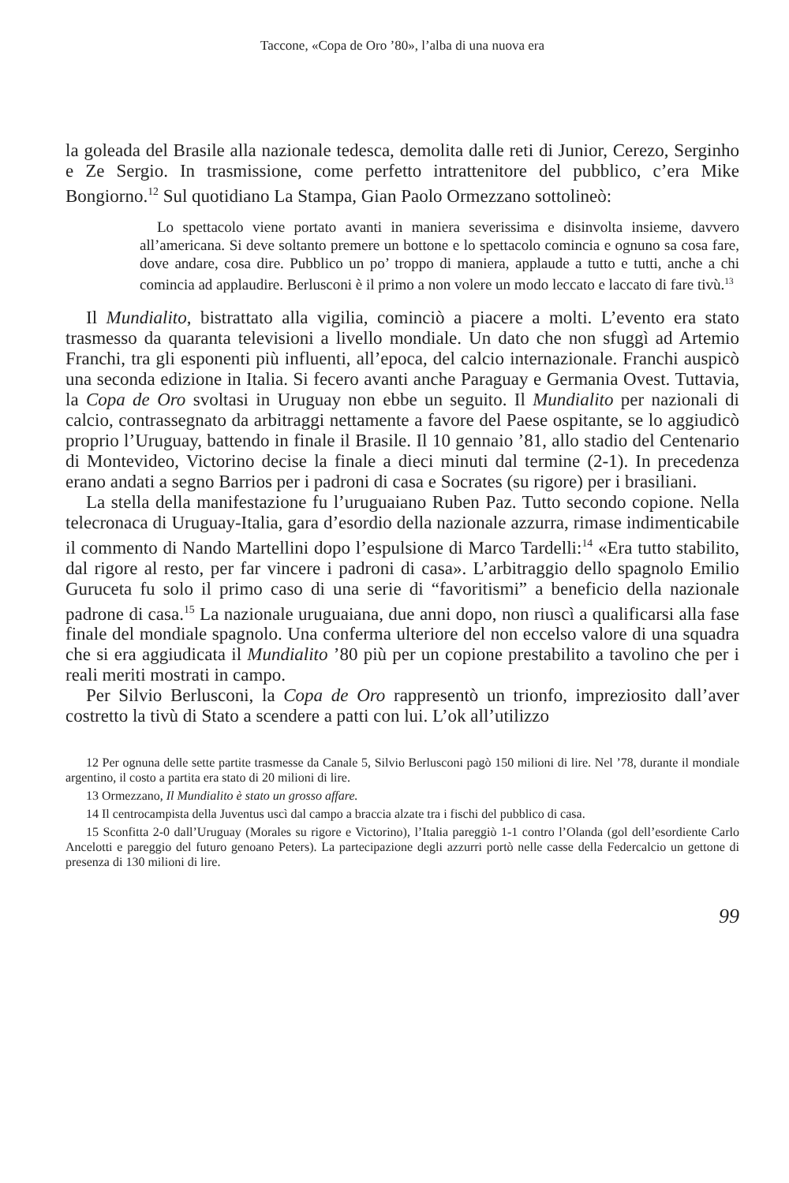Taccone, «Copa de Oro ’80», l’alba di una nuova era
la goleada del Brasile alla nazionale tedesca, demolita dalle reti di Junior, Cerezo, Serginho e Ze Sergio. In trasmissione, come perfetto intrattenitore del pubblico, c’era Mike Bongiorno.<sup>12</sup> Sul quotidiano La Stampa, Gian Paolo Ormezzano sottolineò:
Lo spettacolo viene portato avanti in maniera severissima e disinvolta insieme, davvero all’americana. Si deve soltanto premere un bottone e lo spettacolo comincia e ognuno sa cosa fare, dove andare, cosa dire. Pubblico un po’ troppo di maniera, applaude a tutto e tutti, anche a chi comincia ad applaudire. Berlusconi è il primo a non volere un modo leccato e laccato di fare tivù.<sup>13</sup>
Il Mundialito, bistrattato alla vigilia, cominciò a piacere a molti. L’evento era stato trasmesso da quaranta televisioni a livello mondiale. Un dato che non sfuggì ad Artemio Franchi, tra gli esponenti più influenti, all’epoca, del calcio internazionale. Franchi auspicò una seconda edizione in Italia. Si fecero avanti anche Paraguay e Germania Ovest. Tuttavia, la Copa de Oro svoltasi in Uruguay non ebbe un seguito. Il Mundialito per nazionali di calcio, contrassegnato da arbitraggi nettamente a favore del Paese ospitante, se lo aggiudicò proprio l’Uruguay, battendo in finale il Brasile. Il 10 gennaio ’81, allo stadio del Centenario di Montevideo, Victorino decise la finale a dieci minuti dal termine (2-1). In precedenza erano andati a segno Barrios per i padroni di casa e Socrates (su rigore) per i brasiliani.
La stella della manifestazione fu l’uruguaiano Ruben Paz. Tutto secondo copione. Nella telecronaca di Uruguay-Italia, gara d’esordio della nazionale azzurra, rimase indimenticabile il commento di Nando Martellini dopo l’espulsione di Marco Tardelli:<sup>14</sup> «Era tutto stabilito, dal rigore al resto, per far vincere i padroni di casa». L’arbitraggio dello spagnolo Emilio Guruceta fu solo il primo caso di una serie di “favoritismi” a beneficio della nazionale padrone di casa.<sup>15</sup> La nazionale uruguaiana, due anni dopo, non riuscì a qualificarsi alla fase finale del mondiale spagnolo. Una conferma ulteriore del non eccelso valore di una squadra che si era aggiudicata il Mundialito ’80 più per un copione prestabilito a tavolino che per i reali meriti mostrati in campo.
Per Silvio Berlusconi, la Copa de Oro rappresentò un trionfo, impreziosito dall’aver costretto la tivù di Stato a scendere a patti con lui. L’ok all’utilizzo
12 Per ognuna delle sette partite trasmesse da Canale 5, Silvio Berlusconi pagò 150 milioni di lire. Nel ’78, durante il mondiale argentino, il costo a partita era stato di 20 milioni di lire.
13 Ormezzano, Il Mundialito è stato un grosso affare.
14 Il centrocampista della Juventus uscì dal campo a braccia alzate tra i fischi del pubblico di casa.
15 Sconfitta 2-0 dall’Uruguay (Morales su rigore e Victorino), l’Italia pareggiò 1-1 contro l’Olanda (gol dell’esordiente Carlo Ancelotti e pareggio del futuro genoano Peters). La partecipazione degli azzurri portò nelle casse della Federcalcio un gettone di presenza di 130 milioni di lire.
99